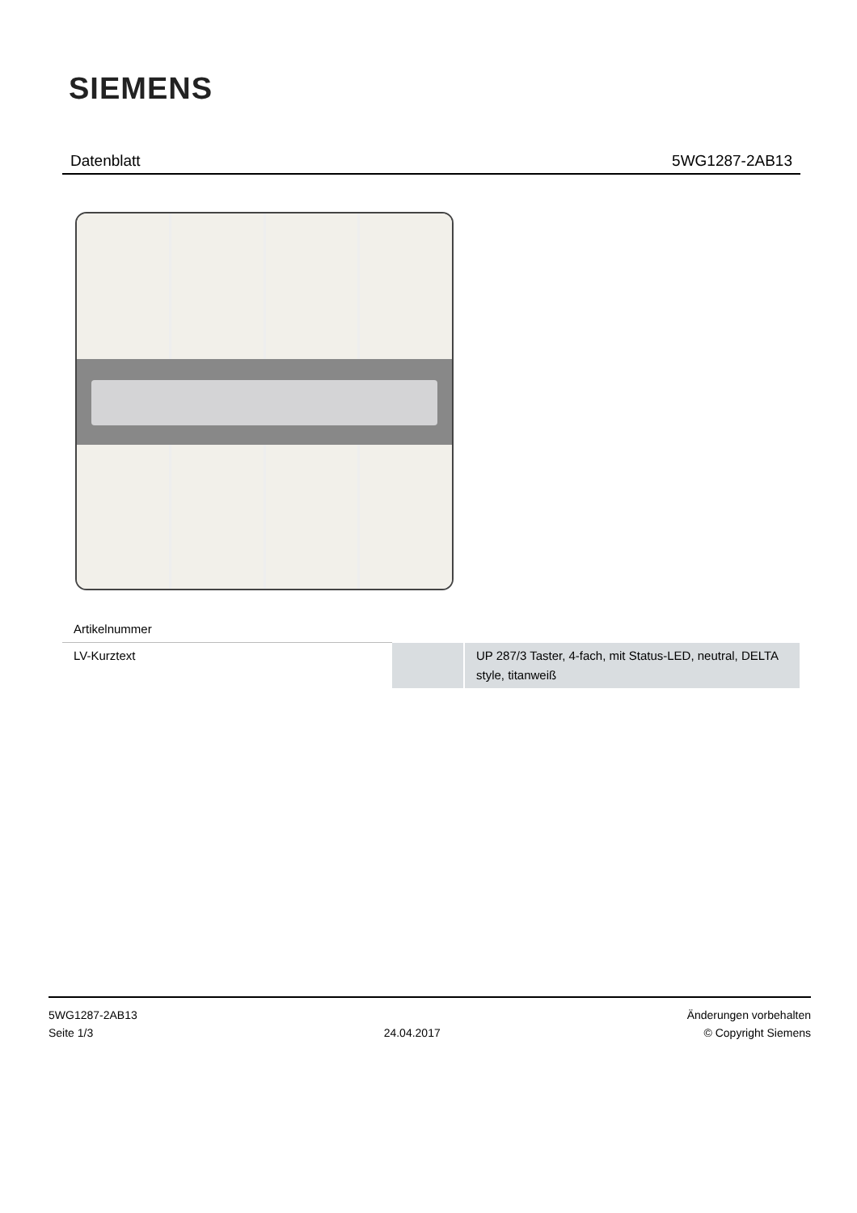SIEMENS
Datenblatt 5WG1287-2AB13
| Artikelnummer | | |
| LV-Kurztext | | UP 287/3 Taster, 4-fach, mit Status-LED, neutral, DELTA style, titanweiß |
5WG1287-2AB13
Seite 1/3
24.04.2017
Änderungen vorbehalten
© Copyright Siemens